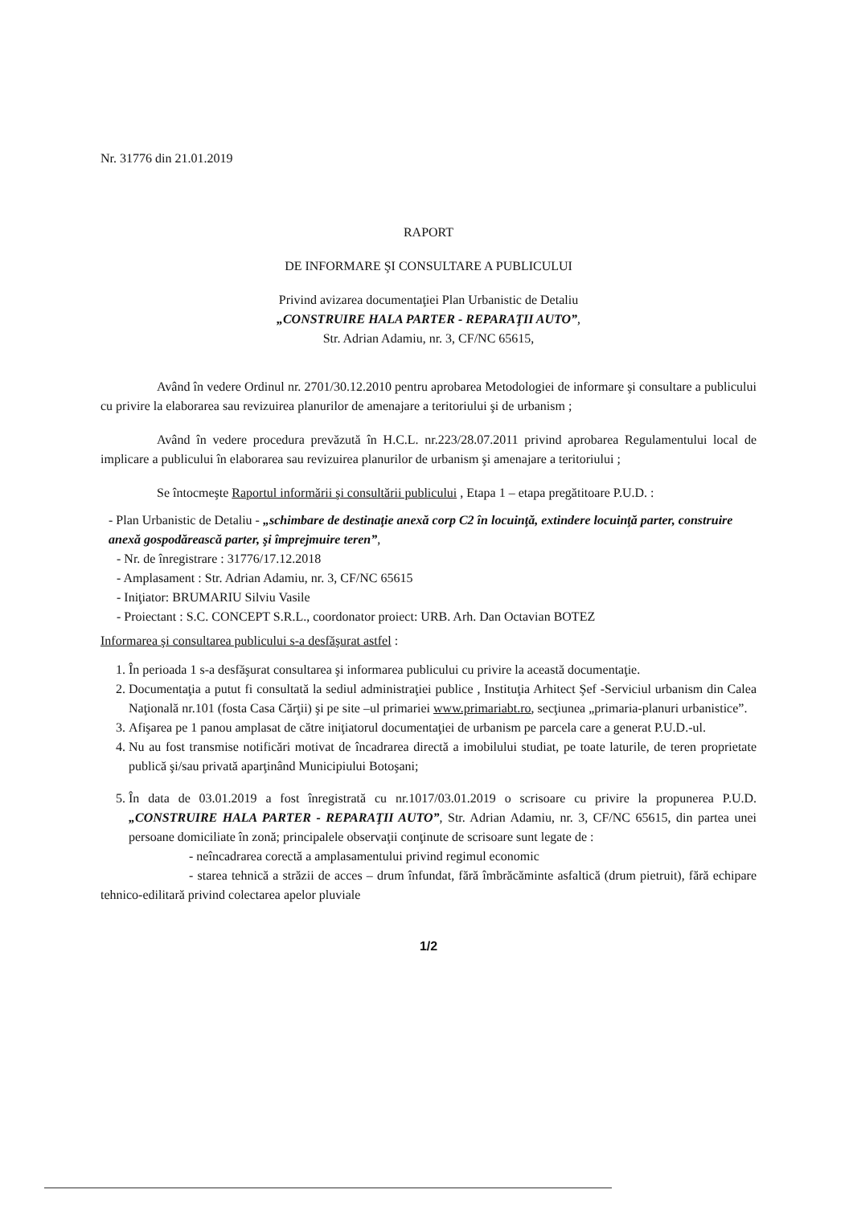Nr. 31776 din 21.01.2019
RAPORT
DE INFORMARE ŞI CONSULTARE A PUBLICULUI
Privind avizarea documentaţiei Plan Urbanistic de Detaliu
„CONSTRUIRE HALA PARTER - REPARAŢII AUTO”,
Str. Adrian Adamiu, nr. 3, CF/NC 65615,
Având în vedere Ordinul nr. 2701/30.12.2010 pentru aprobarea Metodologiei de informare şi consultare a publicului cu privire la elaborarea sau revizuirea planurilor de amenajare a teritoriului şi de urbanism ;
Având în vedere procedura prevăzută în H.C.L. nr.223/28.07.2011 privind aprobarea Regulamentului local de implicare a publicului în elaborarea sau revizuirea planurilor de urbanism şi amenajare a teritoriului ;
Se întocmeşte Raportul informării şi consultării publicului , Etapa 1 – etapa pregătitoare P.U.D. :
- Plan Urbanistic de Detaliu - „schimbare de destinaţie anexă corp C2 în locuinţă, extindere locuinţă parter, construire anexă gospodărească parter, şi împrejmuire teren”,
- Nr. de înregistrare : 31776/17.12.2018
- Amplasament : Str. Adrian Adamiu, nr. 3, CF/NC 65615
- Iniţiator: BRUMARIU Silviu Vasile
- Proiectant : S.C. CONCEPT S.R.L., coordonator proiect: URB. Arh. Dan Octavian BOTEZ
Informarea şi consultarea publicului s-a desfăşurat astfel :
1. În perioada 1 s-a desfăşurat consultarea şi informarea publicului cu privire la această documentaţie.
2. Documentaţia a putut fi consultată la sediul administraţiei publice , Instituţia Arhitect Şef -Serviciul urbanism din Calea Naţională nr.101 (fosta Casa Cărţii) şi pe site –ul primariei www.primariabt.ro, secţiunea „primaria-planuri urbanistice”.
3. Afişarea pe 1 panou amplasat de către iniţiatorul documentaţiei de urbanism pe parcela care a generat P.U.D.-ul.
4. Nu au fost transmise notificări motivat de încadrarea directă a imobilului studiat, pe toate laturile, de teren proprietate publică şi/sau privată aparţinând Municipiului Botoşani;
5. În data de 03.01.2019 a fost înregistrată cu nr.1017/03.01.2019 o scrisoare cu privire la propunerea P.U.D. „CONSTRUIRE HALA PARTER - REPARAŢII AUTO”, Str. Adrian Adamiu, nr. 3, CF/NC 65615, din partea unei persoane domiciliate în zonă; principalele observaţii conţinute de scrisoare sunt legate de :
- neîncadrarea corectă a amplasamentului privind regimul economic
- starea tehnică a străzii de acces – drum înfundat, fără îmbrăcăminte asfaltică (drum pietruit), fără echipare tehnico-edilitară privind colectarea apelor pluviale
1/2